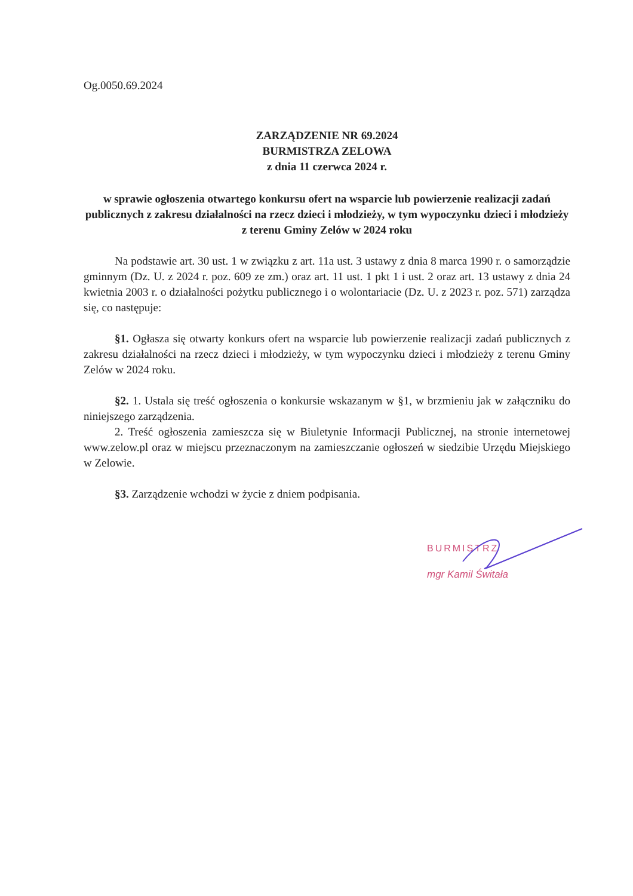Og.0050.69.2024
ZARZĄDZENIE NR 69.2024
BURMISTRZA ZELOWA
z dnia 11 czerwca 2024 r.
w sprawie ogłoszenia otwartego konkursu ofert na wsparcie lub powierzenie realizacji zadań publicznych z zakresu działalności na rzecz dzieci i młodzieży, w tym wypoczynku dzieci i młodzieży z terenu Gminy Zelów w 2024 roku
Na podstawie art. 30 ust. 1 w związku z art. 11a ust. 3 ustawy z dnia 8 marca 1990 r. o samorządzie gminnym (Dz. U. z 2024 r. poz. 609 ze zm.) oraz art. 11 ust. 1 pkt 1 i ust. 2 oraz art. 13 ustawy z dnia 24 kwietnia 2003 r. o działalności pożytku publicznego i o wolontariacie (Dz. U. z 2023 r. poz. 571) zarządza się, co następuje:
§1. Ogłasza się otwarty konkurs ofert na wsparcie lub powierzenie realizacji zadań publicznych z zakresu działalności na rzecz dzieci i młodzieży, w tym wypoczynku dzieci i młodzieży z terenu Gminy Zelów w 2024 roku.
§2. 1. Ustala się treść ogłoszenia o konkursie wskazanym w §1, w brzmieniu jak w załączniku do niniejszego zarządzenia.
2. Treść ogłoszenia zamieszcza się w Biuletynie Informacji Publicznej, na stronie internetowej www.zelow.pl oraz w miejscu przeznaczonym na zamieszczanie ogłoszeń w siedzibie Urzędu Miejskiego w Zelowie.
§3. Zarządzenie wchodzi w życie z dniem podpisania.
BURMISTRZ
mgr Kamil Świtała